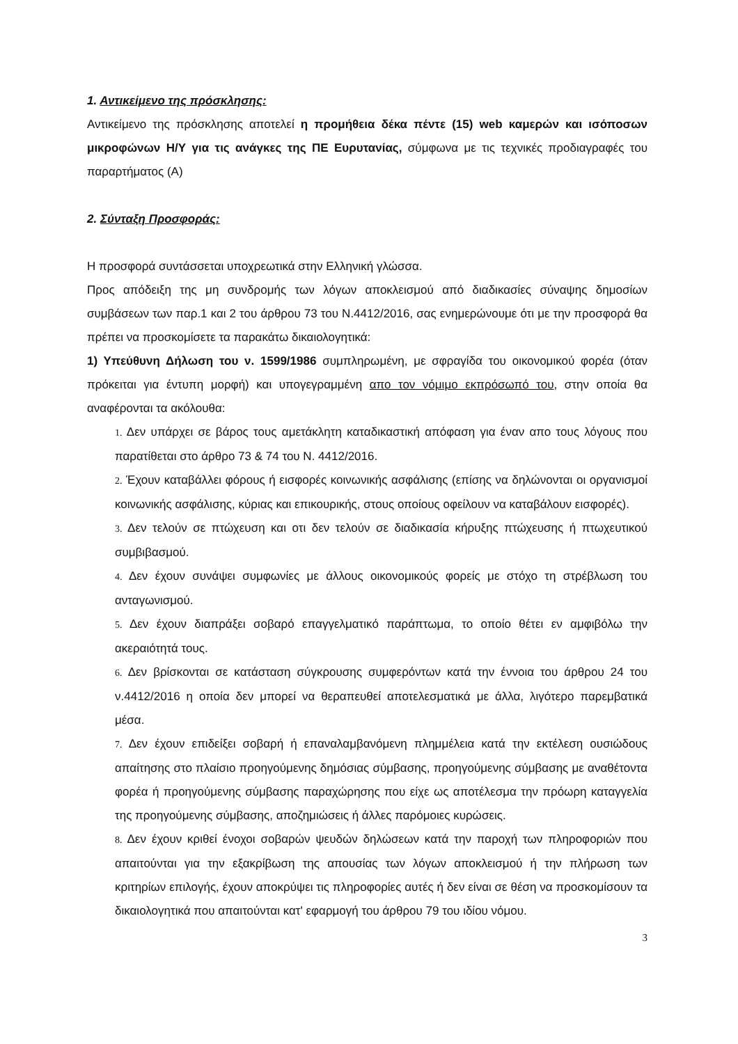1. Αντικείμενο της πρόσκλησης:
Αντικείμενο της πρόσκλησης αποτελεί η προμήθεια δέκα πέντε (15) web καμερών και ισόποσων μικροφώνων Η/Υ για τις ανάγκες της ΠΕ Ευρυτανίας, σύμφωνα με τις τεχνικές προδιαγραφές του παραρτήματος (Α)
2. Σύνταξη Προσφοράς:
Η προσφορά συντάσσεται υποχρεωτικά στην Ελληνική γλώσσα.
Προς απόδειξη της μη συνδρομής των λόγων αποκλεισμού από διαδικασίες σύναψης δημοσίων συμβάσεων των παρ.1 και 2 του άρθρου 73 του Ν.4412/2016, σας ενημερώνουμε ότι με την προσφορά θα πρέπει να προσκομίσετε τα παρακάτω δικαιολογητικά:
1) Υπεύθυνη Δήλωση του ν. 1599/1986 συμπληρωμένη, με σφραγίδα του οικονομικού φορέα (όταν πρόκειται για έντυπη μορφή) και υπογεγραμμένη απο τον νόμιμο εκπρόσωπό του, στην οποία θα αναφέρονται τα ακόλουθα:
1. Δεν υπάρχει σε βάρος τους αμετάκλητη καταδικαστική απόφαση για έναν απο τους λόγους που παρατίθεται στο άρθρο 73 & 74 του Ν. 4412/2016.
2. Έχουν καταβάλλει φόρους ή εισφορές κοινωνικής ασφάλισης (επίσης να δηλώνονται οι οργανισμοί κοινωνικής ασφάλισης, κύριας και επικουρικής, στους οποίους οφείλουν να καταβάλουν εισφορές).
3. Δεν τελούν σε πτώχευση και οτι δεν τελούν σε διαδικασία κήρυξης πτώχευσης ή πτωχευτικού συμβιβασμού.
4. Δεν έχουν συνάψει συμφωνίες με άλλους οικονομικούς φορείς με στόχο τη στρέβλωση του ανταγωνισμού.
5. Δεν έχουν διαπράξει σοβαρό επαγγελματικό παράπτωμα, το οποίο θέτει εν αμφιβόλω την ακεραιότητά τους.
6. Δεν βρίσκονται σε κατάσταση σύγκρουσης συμφερόντων κατά την έννοια του άρθρου 24 του ν.4412/2016 η οποία δεν μπορεί να θεραπευθεί αποτελεσματικά με άλλα, λιγότερο παρεμβατικά μέσα.
7. Δεν έχουν επιδείξει σοβαρή ή επαναλαμβανόμενη πλημμέλεια κατά την εκτέλεση ουσιώδους απαίτησης στο πλαίσιο προηγούμενης δημόσιας σύμβασης, προηγούμενης σύμβασης με αναθέτοντα φορέα ή προηγούμενης σύμβασης παραχώρησης που είχε ως αποτέλεσμα την πρόωρη καταγγελία της προηγούμενης σύμβασης, αποζημιώσεις ή άλλες παρόμοιες κυρώσεις.
8. Δεν έχουν κριθεί ένοχοι σοβαρών ψευδών δηλώσεων κατά την παροχή των πληροφοριών που απαιτούνται για την εξακρίβωση της απουσίας των λόγων αποκλεισμού ή την πλήρωση των κριτηρίων επιλογής, έχουν αποκρύψει τις πληροφορίες αυτές ή δεν είναι σε θέση να προσκομίσουν τα δικαιολογητικά που απαιτούνται κατ' εφαρμογή του άρθρου 79 του ιδίου νόμου.
3